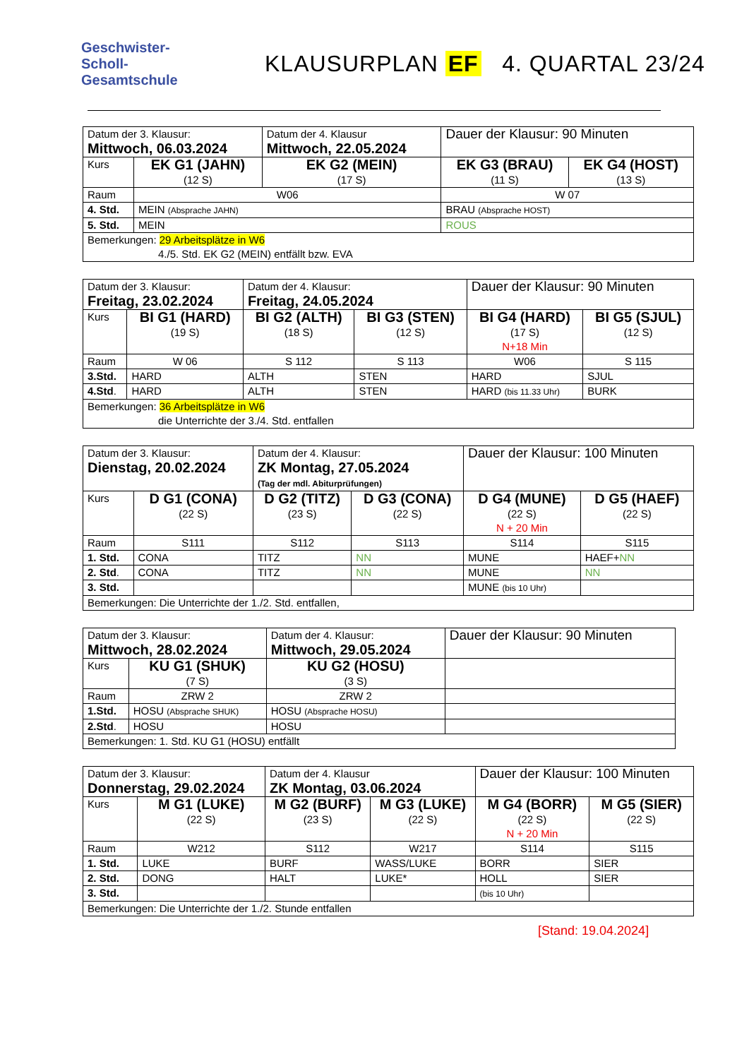Geschwister-
Scholl-
Gesamtschule
KLAUSURPLAN EF 4. QUARTAL 23/24
| Datum der 3. Klausur: Mittwoch, 06.03.2024 | | Datum der 4. Klausur Mittwoch, 22.05.2024 | Dauer der Klausur: 90 Minuten | |
| Kurs | EK G1 (JAHN) (12 S) | EK G2 (MEIN) (17 S) | EK G3 (BRAU) (11 S) | EK G4 (HOST) (13 S) |
| Raum | W06 | | W 07 | |
| 4. Std. | MEIN (Absprache JAHN) | | BRAU (Absprache HOST) | |
| 5. Std. | MEIN | | ROUS | |
| Bemerkungen: 29 Arbeitsplätze in W6 4./5. Std. EK G2 (MEIN) entfällt bzw. EVA | | | | |
| Datum der 3. Klausur: Freitag, 23.02.2024 | | Datum der 4. Klausur: Freitag, 24.05.2024 | | Dauer der Klausur: 90 Minuten | |
| Kurs | BI G1 (HARD) (19 S) | BI G2 (ALTH) (18 S) | BI G3 (STEN) (12 S) | BI G4 (HARD) (17 S) N+18 Min | BI G5 (SJUL) (12 S) |
| Raum | W 06 | S 112 | S 113 | W06 | S 115 |
| 3.Std. | HARD | ALTH | STEN | HARD | SJUL |
| 4.Std . | HARD | ALTH | STEN | HARD (bis 11.33 Uhr) | BURK |
| Bemerkungen: 36 Arbeitsplätze in W6 die Unterrichte der 3./4. Std. entfallen | | | | | |
| Datum der 3. Klausur: Dienstag, 20.02.2024 | | Datum der 4. Klausur: ZK Montag, 27.05.2024 (Tag der mdl. Abiturprüfungen) | | Dauer der Klausur: 100 Minuten | |
| Kurs | D G1 (CONA) (22 S) | D G2 (TITZ) (23 S) | D G3 (CONA) (22 S) | D G4 (MUNE) (22 S) N + 20 Min | D G5 (HAEF) (22 S) |
| Raum | S111 | S112 | S113 | S114 | S115 |
| 1. Std. | CONA | TITZ | NN | MUNE | HAEF+ NN |
| 2. Std . | CONA | TITZ | NN | MUNE | NN |
| 3. Std. | | | | MUNE (bis 10 Uhr) | |
| Bemerkungen: Die Unterrichte der 1./2. Std. entfallen, | | | | | |
| Datum der 3. Klausur: Mittwoch, 28.02.2024 | | Datum der 4. Klausur: Mittwoch, 29.05.2024 | Dauer der Klausur: 90 Minuten |
| Kurs | KU G1 (SHUK) (7 S) | KU G2 (HOSU) (3 S) | |
| Raum | ZRW 2 | ZRW 2 | |
| 1.Std. | HOSU (Absprache SHUK) | HOSU (Absprache HOSU) | |
| 2.Std . | HOSU | HOSU | |
| Bemerkungen: 1. Std. KU G1 (HOSU) entfällt | | | |
| Datum der 3. Klausur: Donnerstag, 29.02.2024 | | Datum der 4. Klausur ZK Montag, 03.06.2024 | | Dauer der Klausur: 100 Minuten | |
| Kurs | M G1 (LUKE) (22 S) | M G2 (BURF) (23 S) | M G3 (LUKE) (22 S) | M G4 (BORR) (22 S) N + 20 Min | M G5 (SIER) (22 S) |
| Raum | W212 | S112 | W217 | S114 | S115 |
| 1. Std. | LUKE | BURF | WASS/LUKE | BORR | SIER |
| 2. Std. | DONG | HALT | LUKE* | HOLL | SIER |
| 3. Std. | | | | (bis 10 Uhr) | |
| Bemerkungen: Die Unterrichte der 1./2. Stunde entfallen | | | | | |
[Stand: 19.04.2024]